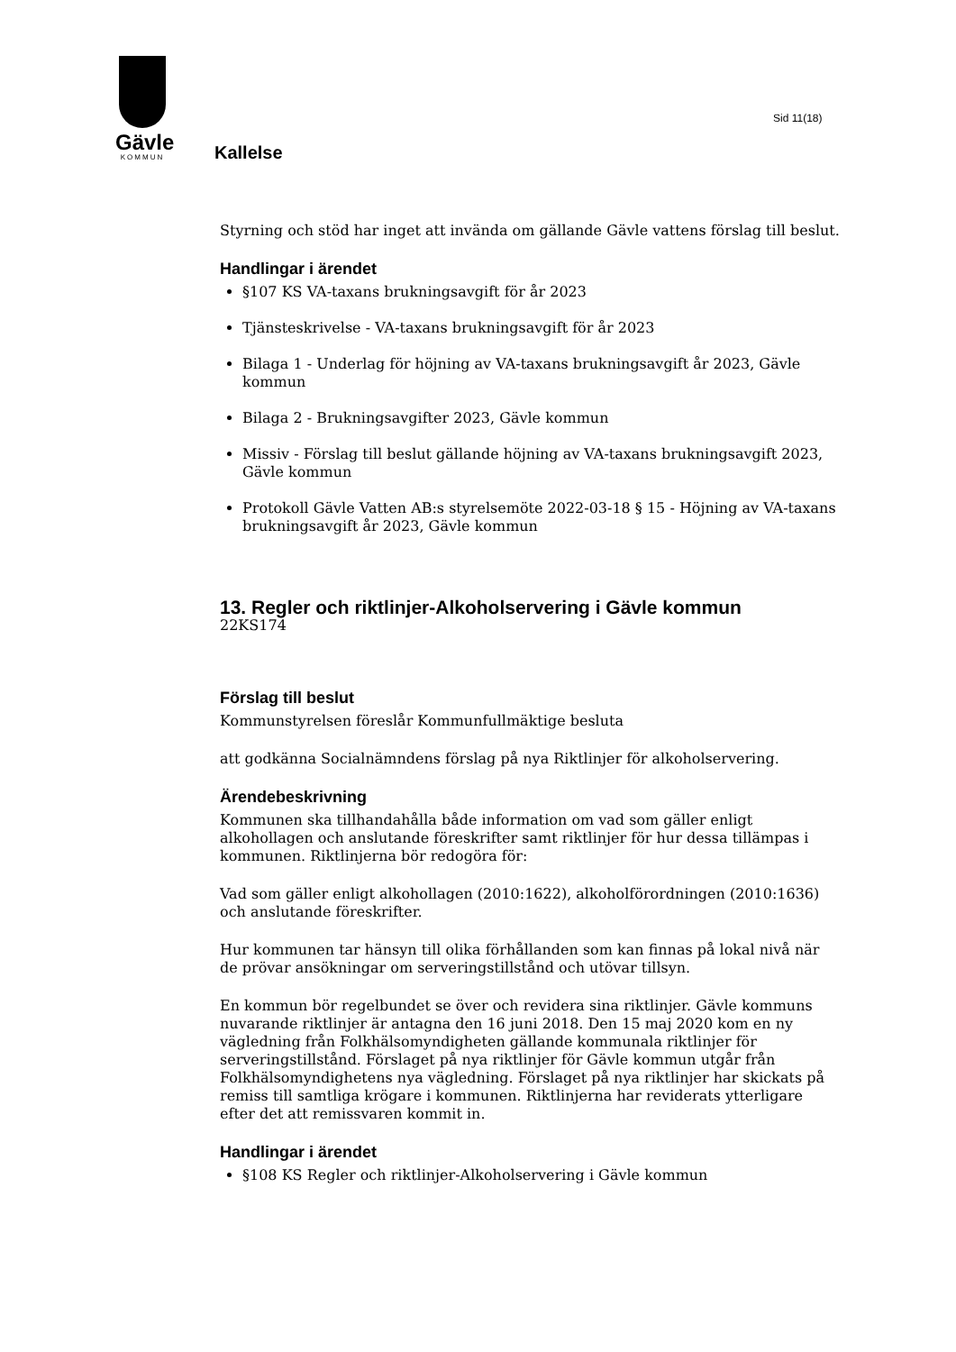Gävle
KOMMUN
Kallelse
Sid 11(18)
Styrning och stöd har inget att invända om gällande Gävle vattens förslag till beslut.
Handlingar i ärendet
§107 KS VA-taxans brukningsavgift för år 2023
Tjänsteskrivelse - VA-taxans brukningsavgift för år 2023
Bilaga 1 - Underlag för höjning av VA-taxans brukningsavgift år 2023, Gävle kommun
Bilaga 2 - Brukningsavgifter 2023, Gävle kommun
Missiv - Förslag till beslut gällande höjning av VA-taxans brukningsavgift 2023, Gävle kommun
Protokoll Gävle Vatten AB:s styrelsemöte 2022-03-18 § 15 - Höjning av VA-taxans brukningsavgift år 2023, Gävle kommun
13. Regler och riktlinjer-Alkoholservering i Gävle kommun
22KS174
Förslag till beslut
Kommunstyrelsen föreslår Kommunfullmäktige besluta
att godkänna Socialnämndens förslag på nya Riktlinjer för alkoholservering.
Ärendebeskrivning
Kommunen ska tillhandahålla både information om vad som gäller enligt alkohollagen och anslutande föreskrifter samt riktlinjer för hur dessa tillämpas i kommunen. Riktlinjerna bör redogöra för:
Vad som gäller enligt alkohollagen (2010:1622), alkoholförordningen (2010:1636) och anslutande föreskrifter.
Hur kommunen tar hänsyn till olika förhållanden som kan finnas på lokal nivå när de prövar ansökningar om serveringstillstånd och utövar tillsyn.
En kommun bör regelbundet se över och revidera sina riktlinjer. Gävle kommuns nuvarande riktlinjer är antagna den 16 juni 2018. Den 15 maj 2020 kom en ny vägledning från Folkhälsomyndigheten gällande kommunala riktlinjer för serveringstillstånd. Förslaget på nya riktlinjer för Gävle kommun utgår från Folkhälsomyndighetens nya vägledning. Förslaget på nya riktlinjer har skickats på remiss till samtliga krögare i kommunen. Riktlinjerna har reviderats ytterligare efter det att remissvaren kommit in.
Handlingar i ärendet
§108 KS Regler och riktlinjer-Alkoholservering i Gävle kommun